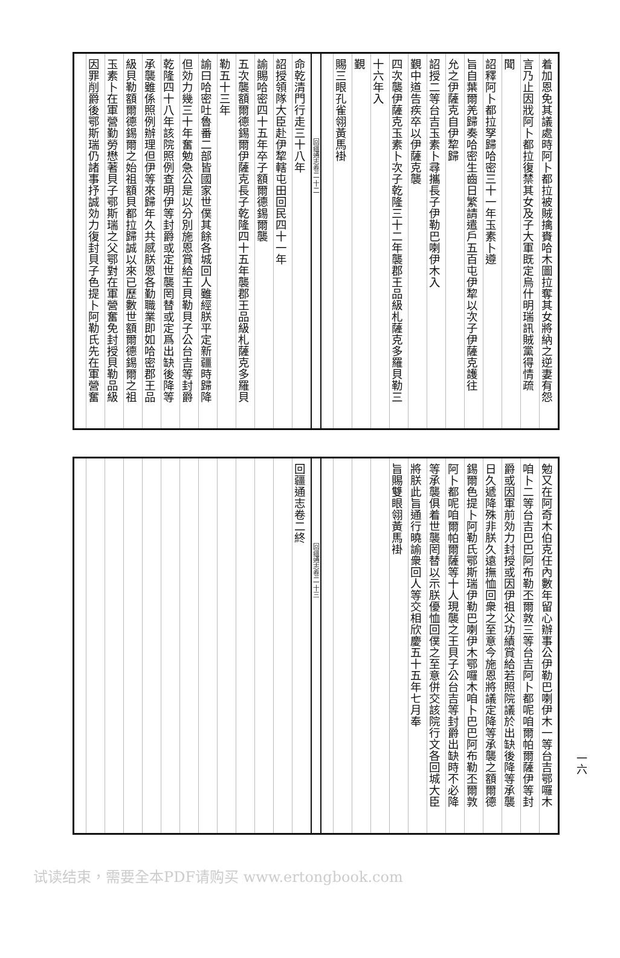着加恩免其議處時阿卜都拉被賊擒賚哈木圖拉奪其女將納之逆妻有怨
言乃止因戕阿卜都拉復禁其女及子大軍既定烏什明瑞訊賊黨得情疏
聞
詔釋阿卜都拉孥歸哈密三十一年玉素卜遵
旨自葉爾羌歸奏哈密生齒日繁請遣戶五百屯伊犂以次子伊薩克護往
允之伊薩克自伊犂歸
詔授二等台吉玉素卜尋攜長子伊勒巴喇伊木入
覲中道告疾卒以伊薩克襲
四次襲伊薩克玉素卜次子乾隆三十二年襲郡王品級札薩克多羅貝勒三
十六年入
覲
賜三眼孔雀翎黃馬褂
回疆通志卷二 十二
命乾清門行走三十八年
詔授領隊大臣赴伊犂轄屯田回民四十一年
諭賜哈密四十五年卒子額爾德錫爾襲
五次襲額爾德錫爾伊薩克長子乾隆四十五年襲郡王品級札薩克多羅貝
勒五十三年
諭曰哈密吐魯番二部皆國家世僕其餘各城回人雖經朕平定新疆時歸降
但効力幾三十年奮勉急公是以分別施恩賞給王貝勒貝子公台吉等封爵
乾隆四十八年該院照例查明伊等封爵或定世襲罔替或定爲出缺後降等
承襲雖係照例辦理但伊等來歸年久共感朕恩各勤職業即如哈密郡王品
級貝勒額爾德錫爾之始祖額貝都拉歸誠以來已歷數世額爾德錫爾之祖
玉素卜在軍營勤勞懋著貝子鄂斯瑞之父鄂對在軍營奮免封授貝勒品級
因罪削爵後鄂斯瑞仍諸事抒誠効力復封貝子色提卜阿勒氏先在軍營奮
勉又在阿奇木伯克任內數年留心辦事公伊勒巴喇伊木一等台吉鄂囉木
咱卜二等台吉巴巴阿布勒丕爾敦三等台吉阿卜都呢咱爾帕爾薩伊等封
爵或因軍前効力封授或因伊祖父功績賞給若照院議於出缺後降等承襲
日久遞降殊非朕久遠撫恤回衆之至意今施恩將議定降等承襲之額爾德
錫爾色提卜阿勒氏鄂斯瑞伊勒巴喇伊木鄂囉木咱卜巴巴阿布勒丕爾敦
阿卜都呢咱爾帕爾薩等十人現襲之王貝子公台吉等封爵出缺時不必降
等承襲俱着世襲罔替以示朕優恤回僕之至意併交該院行文各回城大臣
將朕此旨通行曉諭衆回人等交相欣慶五十五年七月奉
旨賜雙眼翎黃馬褂
回疆通志卷二 十三
回疆通志卷二終
一六
试读结束，需要全本PDF请购买 www.ertongbook.com